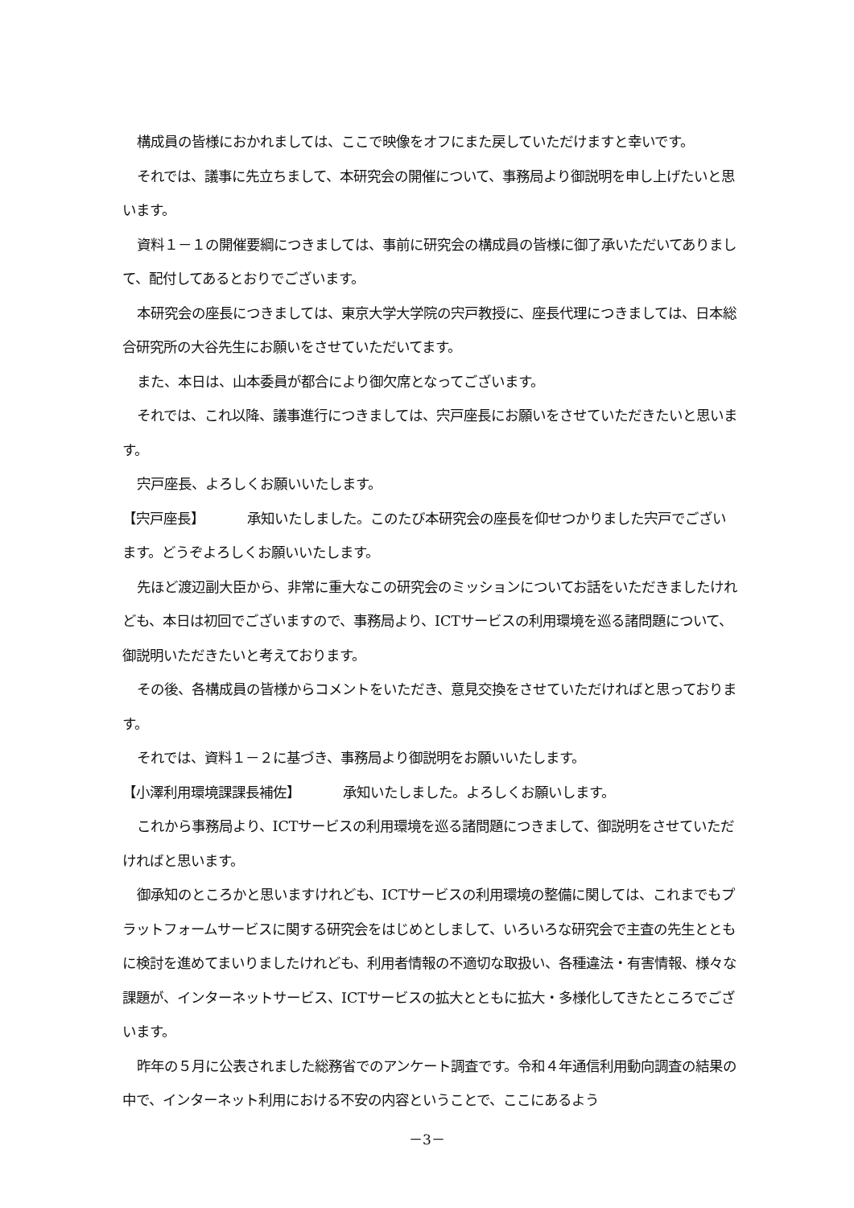構成員の皆様におかれましては、ここで映像をオフにまた戻していただけますと幸いです。
それでは、議事に先立ちまして、本研究会の開催について、事務局より御説明を申し上げたいと思います。
資料１－１の開催要綱につきましては、事前に研究会の構成員の皆様に御了承いただいてありまして、配付してあるとおりでございます。
本研究会の座長につきましては、東京大学大学院の宍戸教授に、座長代理につきましては、日本総合研究所の大谷先生にお願いをさせていただいてます。
また、本日は、山本委員が都合により御欠席となってございます。
それでは、これ以降、議事進行につきましては、宍戸座長にお願いをさせていただきたいと思います。
宍戸座長、よろしくお願いいたします。
【宍戸座長】 承知いたしました。このたび本研究会の座長を仰せつかりました宍戸でございます。どうぞよろしくお願いいたします。
先ほど渡辺副大臣から、非常に重大なこの研究会のミッションについてお話をいただきましたけれども、本日は初回でございますので、事務局より、ICTサービスの利用環境を巡る諸問題について、御説明いただきたいと考えております。
その後、各構成員の皆様からコメントをいただき、意見交換をさせていただければと思っております。
それでは、資料１－２に基づき、事務局より御説明をお願いいたします。
【小澤利用環境課課長補佐】 承知いたしました。よろしくお願いします。
これから事務局より、ICTサービスの利用環境を巡る諸問題につきまして、御説明をさせていただければと思います。
御承知のところかと思いますけれども、ICTサービスの利用環境の整備に関しては、これまでもプラットフォームサービスに関する研究会をはじめとしまして、いろいろな研究会で主査の先生とともに検討を進めてまいりましたけれども、利用者情報の不適切な取扱い、各種違法・有害情報、様々な課題が、インターネットサービス、ICTサービスの拡大とともに拡大・多様化してきたところでございます。
昨年の５月に公表されました総務省でのアンケート調査です。令和４年通信利用動向調査の結果の中で、インターネット利用における不安の内容ということで、ここにあるよう
－3－